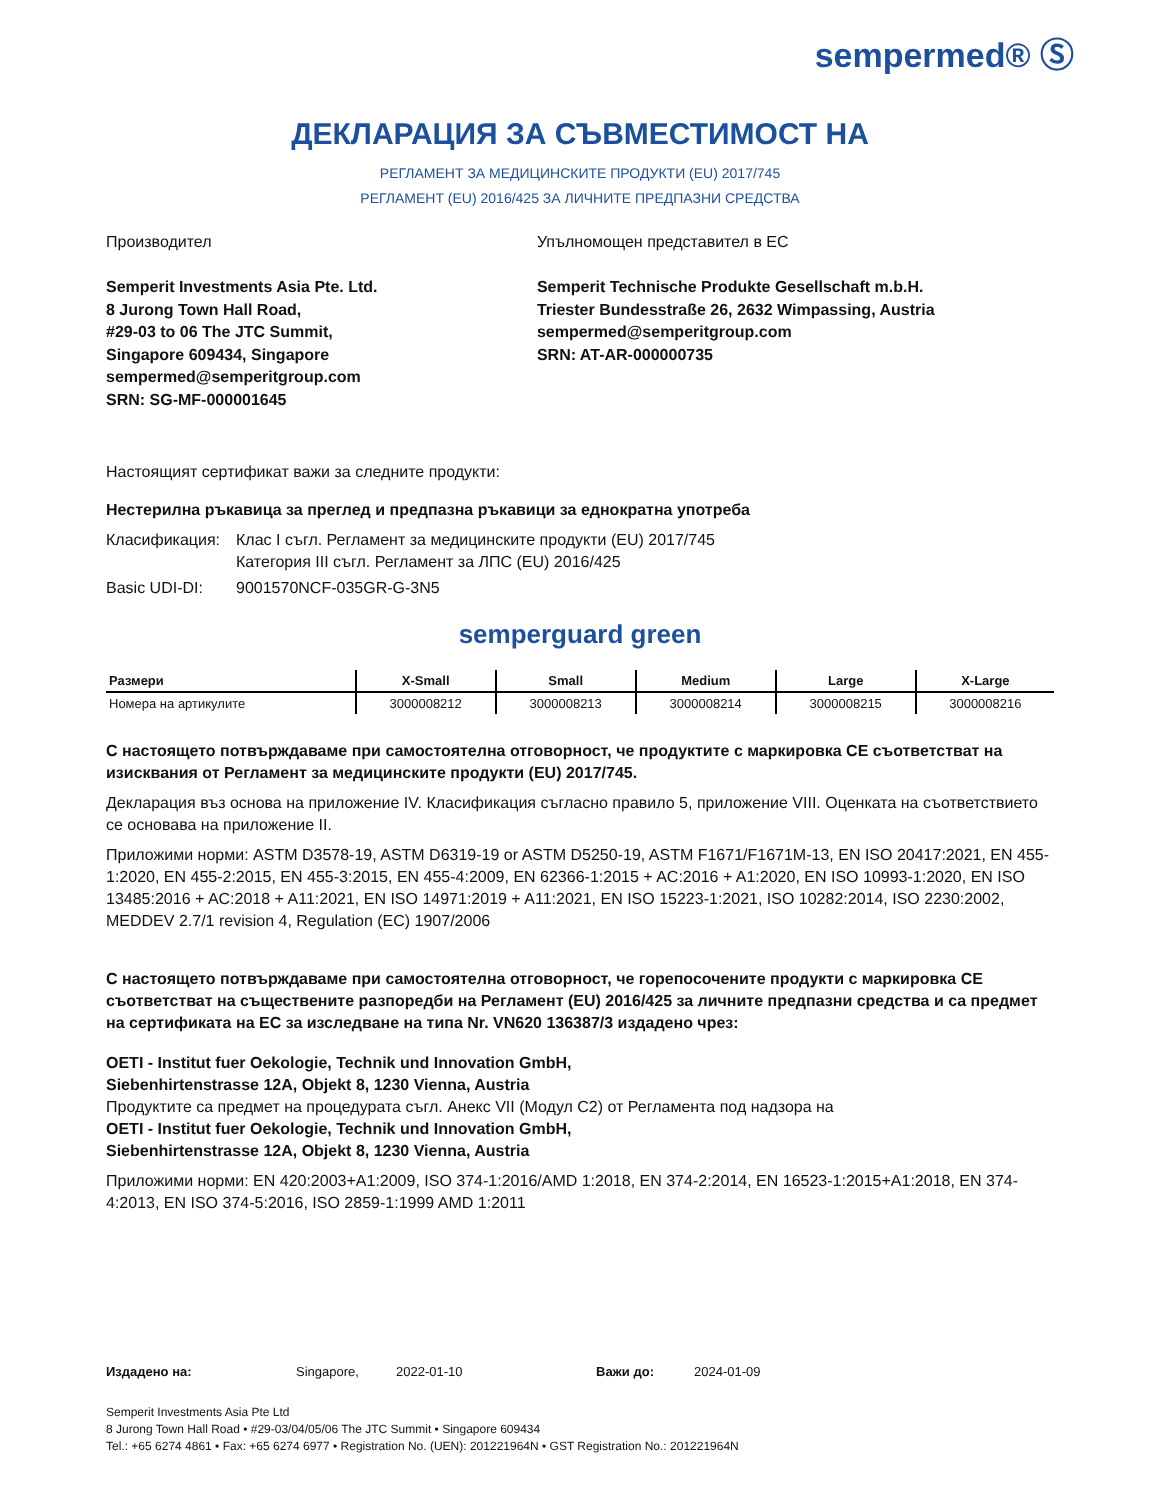sempermed® Ⓢ
ДЕКЛАРАЦИЯ ЗА СЪВМЕСТИМОСТ НА
РЕГЛАМЕНТ ЗА МЕДИЦИНСКИТЕ ПРОДУКТИ (EU) 2017/745
РЕГЛАМЕНТ (EU) 2016/425 ЗА ЛИЧНИТЕ ПРЕДПАЗНИ СРЕДСТВА
Производител
Semperit Investments Asia Pte. Ltd.
8 Jurong Town Hall Road,
#29-03 to 06 The JTC Summit,
Singapore 609434, Singapore
sempermed@semperitgroup.com
SRN: SG-MF-000001645
Упълномощен представител в ЕС
Semperit Technische Produkte Gesellschaft m.b.H.
Triester Bundesstraße 26, 2632 Wimpassing, Austria
sempermed@semperitgroup.com
SRN: AT-AR-000000735
Настоящият сертификат важи за следните продукти:
Нестерилна ръкавица за преглед и предпазна ръкавици за еднократна употреба
Класификация: Клас I съгл. Регламент за медицинските продукти (EU) 2017/745
Категория III съгл. Регламент за ЛПС (EU) 2016/425
Basic UDI-DI: 9001570NCF-035GR-G-3N5
semperguard green
| Размери | X-Small | Small | Medium | Large | X-Large |
| --- | --- | --- | --- | --- | --- |
| Номера на артикулите | 3000008212 | 3000008213 | 3000008214 | 3000008215 | 3000008216 |
С настоящето потвърждаваме при самостоятелна отговорност, че продуктите с маркировка CE съответстват на изисквания от Регламент за медицинските продукти (EU) 2017/745.
Декларация въз основа на приложение IV. Класификация съгласно правило 5, приложение VIII. Оценката на съответствието се основава на приложение II.
Приложими норми: ASTM D3578-19, ASTM D6319-19 or ASTM D5250-19, ASTM F1671/F1671M-13, EN ISO 20417:2021, EN 455-1:2020, EN 455-2:2015, EN 455-3:2015, EN 455-4:2009, EN 62366-1:2015 + AC:2016 + A1:2020, EN ISO 10993-1:2020, EN ISO 13485:2016 + AC:2018 + A11:2021, EN ISO 14971:2019 + A11:2021, EN ISO 15223-1:2021, ISO 10282:2014, ISO 2230:2002, MEDDEV 2.7/1 revision 4, Regulation (EC) 1907/2006
С настоящето потвърждаваме при самостоятелна отговорност, че горепосочените продукти с маркировка CE съответстват на съществените разпоредби на Регламент (EU) 2016/425 за личните предпазни средства и са предмет на сертификата на ЕС за изследване на типа Nr. VN620 136387/3 издадено чрез:
OETI - Institut fuer Oekologie, Technik und Innovation GmbH,
Siebenhirtenstrasse 12A, Objekt 8, 1230 Vienna, Austria
Продуктите са предмет на процедурата съгл. Анекс VII (Модул C2) от Регламента под надзора на
OETI - Institut fuer Oekologie, Technik und Innovation GmbH,
Siebenhirtenstrasse 12A, Objekt 8, 1230 Vienna, Austria
Приложими норми: EN 420:2003+A1:2009, ISO 374-1:2016/AMD 1:2018, EN 374-2:2014, EN 16523-1:2015+A1:2018, EN 374-4:2013, EN ISO 374-5:2016, ISO 2859-1:1999 AMD 1:2011
Издадено на: Singapore, 2022-01-10 Важи до: 2024-01-09
Semperit Investments Asia Pte Ltd
8 Jurong Town Hall Road • #29-03/04/05/06 The JTC Summit • Singapore 609434
Tel.: +65 6274 4861 • Fax: +65 6274 6977 • Registration No. (UEN): 201221964N • GST Registration No.: 201221964N